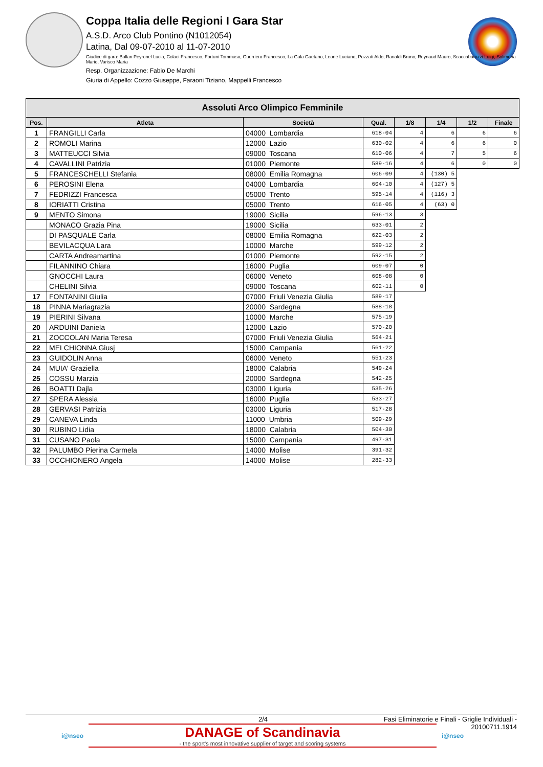Coppa Italia delle Regioni I Gara Star
A.S.D. Arco Club Pontino (N1012054)
Latina, Dal 09-07-2010 al 11-07-2010
Giudice di gara: Ballan Peyronel Lucia, Colaci Francesco, Fortuni Tommaso, Guerriero Francesco, La Gala Gaetano, Leone Luciano, Pozzati Aldo, Ranaldi Bruno, Reynaud Mauro, Scaccabarozzi Luigi, Solimena Mario, Varisco Maria
Resp. Organizzazione: Fabio De Marchi
Giuria di Appello: Cozzo Giuseppe, Faraoni Tiziano, Mappelli Francesco
| Assoluti Arco Olimpico Femminile | | | | | | | |
| --- | --- | --- | --- | --- | --- | --- | --- |
| Pos. | Atleta | Società | Qual. | 1/8 | 1/4 | 1/2 | Finale |
| 1 | FRANGILLI Carla | 04000 Lombardia | 618-04 | 4 | 6 | 6 | 6 |
| 2 | ROMOLI Marina | 12000 Lazio | 630-02 | 4 | 6 | 6 | 0 |
| 3 | MATTEUCCI Silvia | 09000 Toscana | 610-06 | 4 | 7 | 5 | 6 |
| 4 | CAVALLINI Patrizia | 01000 Piemonte | 589-16 | 4 | 6 | 0 | 0 |
| 5 | FRANCESCHELLI Stefania | 08000 Emilia Romagna | 606-09 | 4 | (130) 5 | | |
| 6 | PEROSINI Elena | 04000 Lombardia | 604-10 | 4 | (127) 5 | | |
| 7 | FEDRIZZI Francesca | 05000 Trento | 595-14 | 4 | (116) 3 | | |
| 8 | IORIATTI Cristina | 05000 Trento | 616-05 | 4 | (63) 0 | | |
| 9 | MENTO Simona | 19000 Sicilia | 596-13 | 3 | | | |
| | MONACO Grazia Pina | 19000 Sicilia | 633-01 | 2 | | | |
| | DI PASQUALE Carla | 08000 Emilia Romagna | 622-03 | 2 | | | |
| | BEVILACQUA Lara | 10000 Marche | 599-12 | 2 | | | |
| | CARTA Andreamartina | 01000 Piemonte | 592-15 | 2 | | | |
| | FILANNINO Chiara | 16000 Puglia | 609-07 | 0 | | | |
| | GNOCCHI Laura | 06000 Veneto | 608-08 | 0 | | | |
| | CHELINI Silvia | 09000 Toscana | 602-11 | 0 | | | |
| 17 | FONTANINI Giulia | 07000 Friuli Venezia Giulia | 589-17 | | | | |
| 18 | PINNA Mariagrazia | 20000 Sardegna | 588-18 | | | | |
| 19 | PIERINI Silvana | 10000 Marche | 575-19 | | | | |
| 20 | ARDUINI Daniela | 12000 Lazio | 570-20 | | | | |
| 21 | ZOCCOLAN Maria Teresa | 07000 Friuli Venezia Giulia | 564-21 | | | | |
| 22 | MELCHIONNA Giusj | 15000 Campania | 561-22 | | | | |
| 23 | GUIDOLIN Anna | 06000 Veneto | 551-23 | | | | |
| 24 | MUIA' Graziella | 18000 Calabria | 549-24 | | | | |
| 25 | COSSU Marzia | 20000 Sardegna | 542-25 | | | | |
| 26 | BOATTI Dajla | 03000 Liguria | 535-26 | | | | |
| 27 | SPERA Alessia | 16000 Puglia | 533-27 | | | | |
| 28 | GERVASI Patrizia | 03000 Liguria | 517-28 | | | | |
| 29 | CANEVA Linda | 11000 Umbria | 509-29 | | | | |
| 30 | RUBINO Lidia | 18000 Calabria | 504-30 | | | | |
| 31 | CUSANO Paola | 15000 Campania | 497-31 | | | | |
| 32 | PALUMBO Pierina Carmela | 14000 Molise | 391-32 | | | | |
| 33 | OCCHIONERO Angela | 14000 Molise | 282-33 | | | | |
2/4 Fasi Eliminatorie e Finali - Griglie Individuali -
20100711.1914
i@nseo
DANAGE of Scandinavia
- the sport's most innovative supplier of target and scoring systems
i@nseo